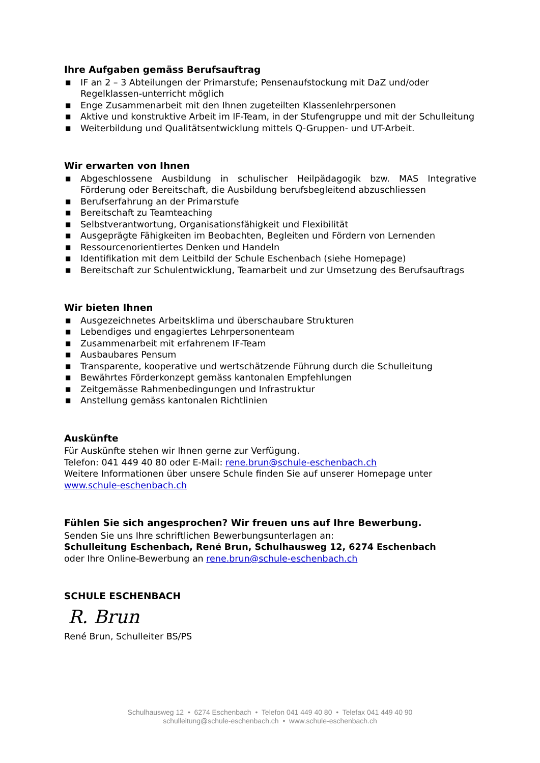Ihre Aufgaben gemäss Berufsauftrag
■ IF an 2 – 3 Abteilungen der Primarstufe; Pensenaufstockung mit DaZ und/oder Regelklassen-unterricht möglich
■ Enge Zusammenarbeit mit den Ihnen zugeteilten Klassenlehrpersonen
■ Aktive und konstruktive Arbeit im IF-Team, in der Stufengruppe und mit der Schulleitung
■ Weiterbildung und Qualitätsentwicklung mittels Q-Gruppen- und UT-Arbeit.
Wir erwarten von Ihnen
■ Abgeschlossene Ausbildung in schulischer Heilpädagogik bzw. MAS Integrative Förderung oder Bereitschaft, die Ausbildung berufsbegleitend abzuschliessen
■ Berufserfahrung an der Primarstufe
■ Bereitschaft zu Teamteaching
■ Selbstverantwortung, Organisationsfähigkeit und Flexibilität
■ Ausgeprägte Fähigkeiten im Beobachten, Begleiten und Fördern von Lernenden
■ Ressourcenorientiertes Denken und Handeln
■ Identifikation mit dem Leitbild der Schule Eschenbach (siehe Homepage)
■ Bereitschaft zur Schulentwicklung, Teamarbeit und zur Umsetzung des Berufsauftrags
Wir bieten Ihnen
■ Ausgezeichnetes Arbeitsklima und überschaubare Strukturen
■ Lebendiges und engagiertes Lehrpersonenteam
■ Zusammenarbeit mit erfahrenem IF-Team
■ Ausbaubares Pensum
■ Transparente, kooperative und wertschätzende Führung durch die Schulleitung
■ Bewährtes Förderkonzept gemäss kantonalen Empfehlungen
■ Zeitgemässe Rahmenbedingungen und Infrastruktur
■ Anstellung gemäss kantonalen Richtlinien
Auskünfte
Für Auskünfte stehen wir Ihnen gerne zur Verfügung.
Telefon: 041 449 40 80 oder E-Mail: rene.brun@schule-eschenbach.ch
Weitere Informationen über unsere Schule finden Sie auf unserer Homepage unter www.schule-eschenbach.ch
Fühlen Sie sich angesprochen? Wir freuen uns auf Ihre Bewerbung.
Senden Sie uns Ihre schriftlichen Bewerbungsunterlagen an:
Schulleitung Eschenbach, René Brun, Schulhausweg 12, 6274 Eschenbach
oder Ihre Online-Bewerbung an rene.brun@schule-eschenbach.ch
SCHULE ESCHENBACH
R. Brun
René Brun, Schulleiter BS/PS
Schulhausweg 12 • 6274 Eschenbach • Telefon 041 449 40 80 • Telefax 041 449 40 90
schulleitung@schule-eschenbach.ch • www.schule-eschenbach.ch